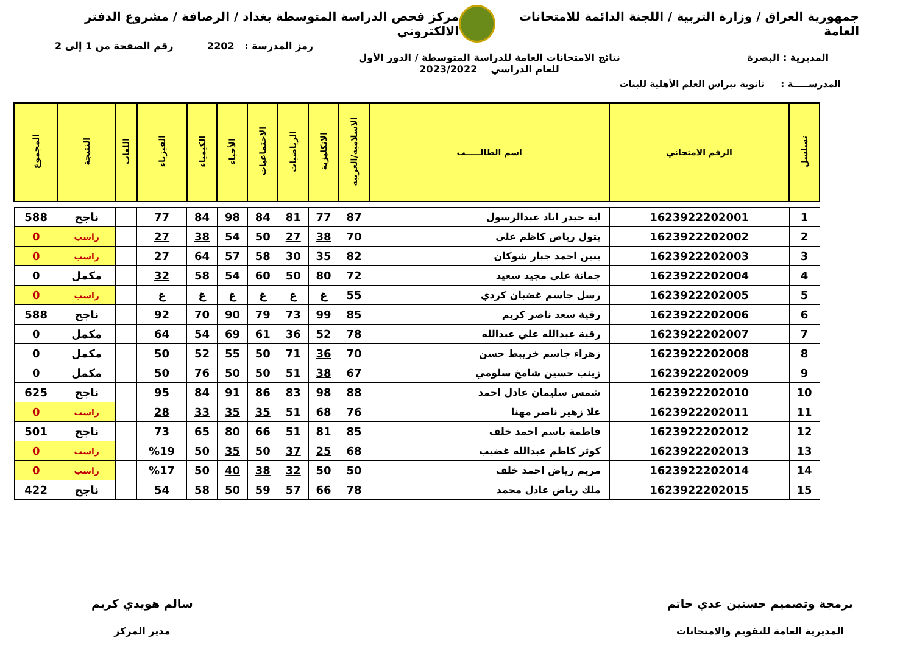جمهورية العراق / وزارة التربية / اللجنة الدائمة للامتحانات العامة
مركز فحص الدراسة المتوسطة بغداد / الرصافة / مشروع الدفتر الالكتروني
رمز المدرسة : 2202 رقم الصفحة من 1 إلى 2
المديرية : البصرة نتائج الامتحانات العامة للدراسة المتوسطة / الدور الأول
للعام الدراسي 2023/2022
المدرســـــة : ثانوية نبراس العلم الأهلية للبنات
| تسلسل | الرقم الامتحاني | اسم الطالـــــب | الاسلامية/العربية | الانكليزية | الرياضيات | الاجتماعيات | الأحياء | الكيمياء | الفيزياء | اللغات | النتيجة | المجموع |
| --- | --- | --- | --- | --- | --- | --- | --- | --- | --- | --- | --- | --- |
| 1 | 1623922202001 | اية حيدر اياد عبدالرسول | 87 | 77 | 81 | 84 | 98 | 84 | 77 | | ناجح | 588 |
| 2 | 1623922202002 | بتول رياض كاظم علي | 70 | 38 | 27 | 50 | 54 | 38 | 27 | | راسب | 0 |
| 3 | 1623922202003 | بنين احمد جبار شوكان | 82 | 35 | 30 | 58 | 57 | 64 | 27 | | راسب | 0 |
| 4 | 1623922202004 | جمانة علي مجيد سعيد | 72 | 80 | 50 | 60 | 54 | 58 | 32 | | مكمل | 0 |
| 5 | 1623922202005 | رسل جاسم غضبان كردي | 55 | غ | غ | غ | غ | غ | غ | | راسب | 0 |
| 6 | 1623922202006 | رقية سعد ناصر كريم | 85 | 99 | 73 | 79 | 90 | 70 | 92 | | ناجح | 588 |
| 7 | 1623922202007 | رقية عبدالله علي عبدالله | 78 | 52 | 36 | 61 | 69 | 54 | 64 | | مكمل | 0 |
| 8 | 1623922202008 | زهراء جاسم خريبط حسن | 70 | 36 | 71 | 50 | 55 | 52 | 50 | | مكمل | 0 |
| 9 | 1623922202009 | زينب حسين شامخ سلومي | 67 | 38 | 51 | 50 | 50 | 76 | 50 | | مكمل | 0 |
| 10 | 1623922202010 | شمس سليمان عادل احمد | 88 | 98 | 83 | 86 | 91 | 84 | 95 | | ناجح | 625 |
| 11 | 1623922202011 | علا زهير ناصر مهنا | 76 | 68 | 51 | 35 | 35 | 33 | 28 | | راسب | 0 |
| 12 | 1623922202012 | فاطمة باسم احمد خلف | 85 | 81 | 51 | 66 | 80 | 65 | 73 | | ناجح | 501 |
| 13 | 1623922202013 | كوثر كاظم عبدالله غضيب | 68 | 25 | 37 | 50 | 35 | 50 | %19 | | راسب | 0 |
| 14 | 1623922202014 | مريم رياض احمد خلف | 50 | 50 | 32 | 38 | 40 | 50 | %17 | | راسب | 0 |
| 15 | 1623922202015 | ملك رياض عادل محمد | 78 | 66 | 57 | 59 | 50 | 58 | 54 | | ناجح | 422 |
برمجة وتصميم حسنين عدي حاتم
المديرية العامة للتقويم والامتحانات
سالم هويدي كريم
مدير المركز